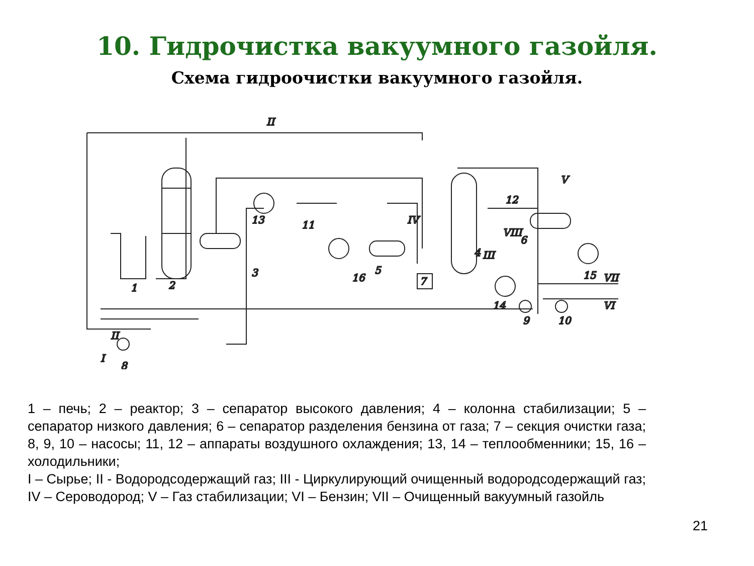10. Гидрочистка вакуумного газойля.
Схема гидроочистки вакуумного газойля.
II
1
2
3
4
5
6
7
8
9
10
11
12
13
14
15
16
I
II
III
IV
V
VI
VII
VIII
1 – печь; 2 – реактор; 3 – сепаратор высокого давления; 4 – колонна стабилизации; 5 – сепаратор низкого давления; 6 – сепаратор разделения бензина от газа; 7 – секция очистки газа; 8, 9, 10 – насосы; 11, 12 – аппараты воздушного охлаждения; 13, 14 – теплообменники; 15, 16 – холодильники;
I – Сырье; II - Водородсодержащий газ; III - Циркулирующий очищенный водородсодержащий газ; IV – Сероводород; V – Газ стабилизации; VI – Бензин; VII – Очищенный вакуумный газойль
21